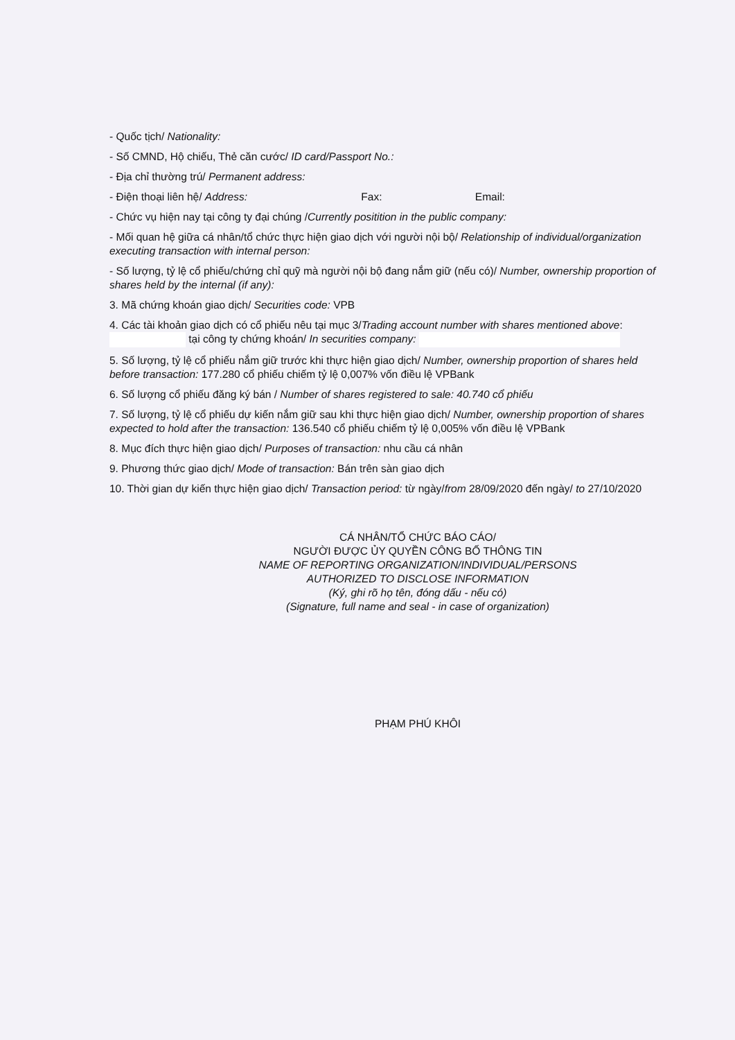- Quốc tịch/ Nationality:
- Số CMND, Hộ chiếu, Thẻ căn cước/ ID card/Passport No.:
- Địa chỉ thường trú/ Permanent address:
- Điện thoại liên hệ/ Address: Fax: Email:
- Chức vụ hiện nay tại công ty đại chúng /Currently positition in the public company:
- Mối quan hệ giữa cá nhân/tổ chức thực hiện giao dịch với người nội bộ/ Relationship of individual/organization executing transaction with internal person:
- Số lượng, tỷ lệ cổ phiếu/chứng chỉ quỹ mà người nội bộ đang nắm giữ (nếu có)/ Number, ownership proportion of shares held by the internal (if any):
3. Mã chứng khoán giao dịch/ Securities code: VPB
4. Các tài khoản giao dịch có cổ phiếu nêu tại mục 3/Trading account number with shares mentioned above: tại công ty chứng khoán/ In securities company:
5. Số lượng, tỷ lệ cổ phiếu nắm giữ trước khi thực hiện giao dịch/ Number, ownership proportion of shares held before transaction: 177.280 cổ phiếu chiếm tỷ lệ 0,007% vốn điều lệ VPBank
6. Số lượng cổ phiếu đăng ký bán / Number of shares registered to sale: 40.740 cổ phiếu
7. Số lượng, tỷ lệ cổ phiếu dự kiến nắm giữ sau khi thực hiện giao dịch/ Number, ownership proportion of shares expected to hold after the transaction: 136.540 cổ phiếu chiếm tỷ lệ 0,005% vốn điều lệ VPBank
8. Mục đích thực hiện giao dịch/ Purposes of transaction: nhu cầu cá nhân
9. Phương thức giao dịch/ Mode of transaction: Bán trên sàn giao dịch
10. Thời gian dự kiến thực hiện giao dịch/ Transaction period: từ ngày/from 28/09/2020 đến ngày/ to 27/10/2020
CÁ NHÂN/TỔ CHỨC BÁO CÁO/
NGƯỜI ĐƯỢC ỦY QUYỀN CÔNG BỐ THÔNG TIN
NAME OF REPORTING ORGANIZATION/INDIVIDUAL/PERSONS
AUTHORIZED TO DISCLOSE INFORMATION
(Ký, ghi rõ họ tên, đóng dấu - nếu có)
(Signature, full name and seal - in case of organization)
PHẠM PHÚ KHÔI